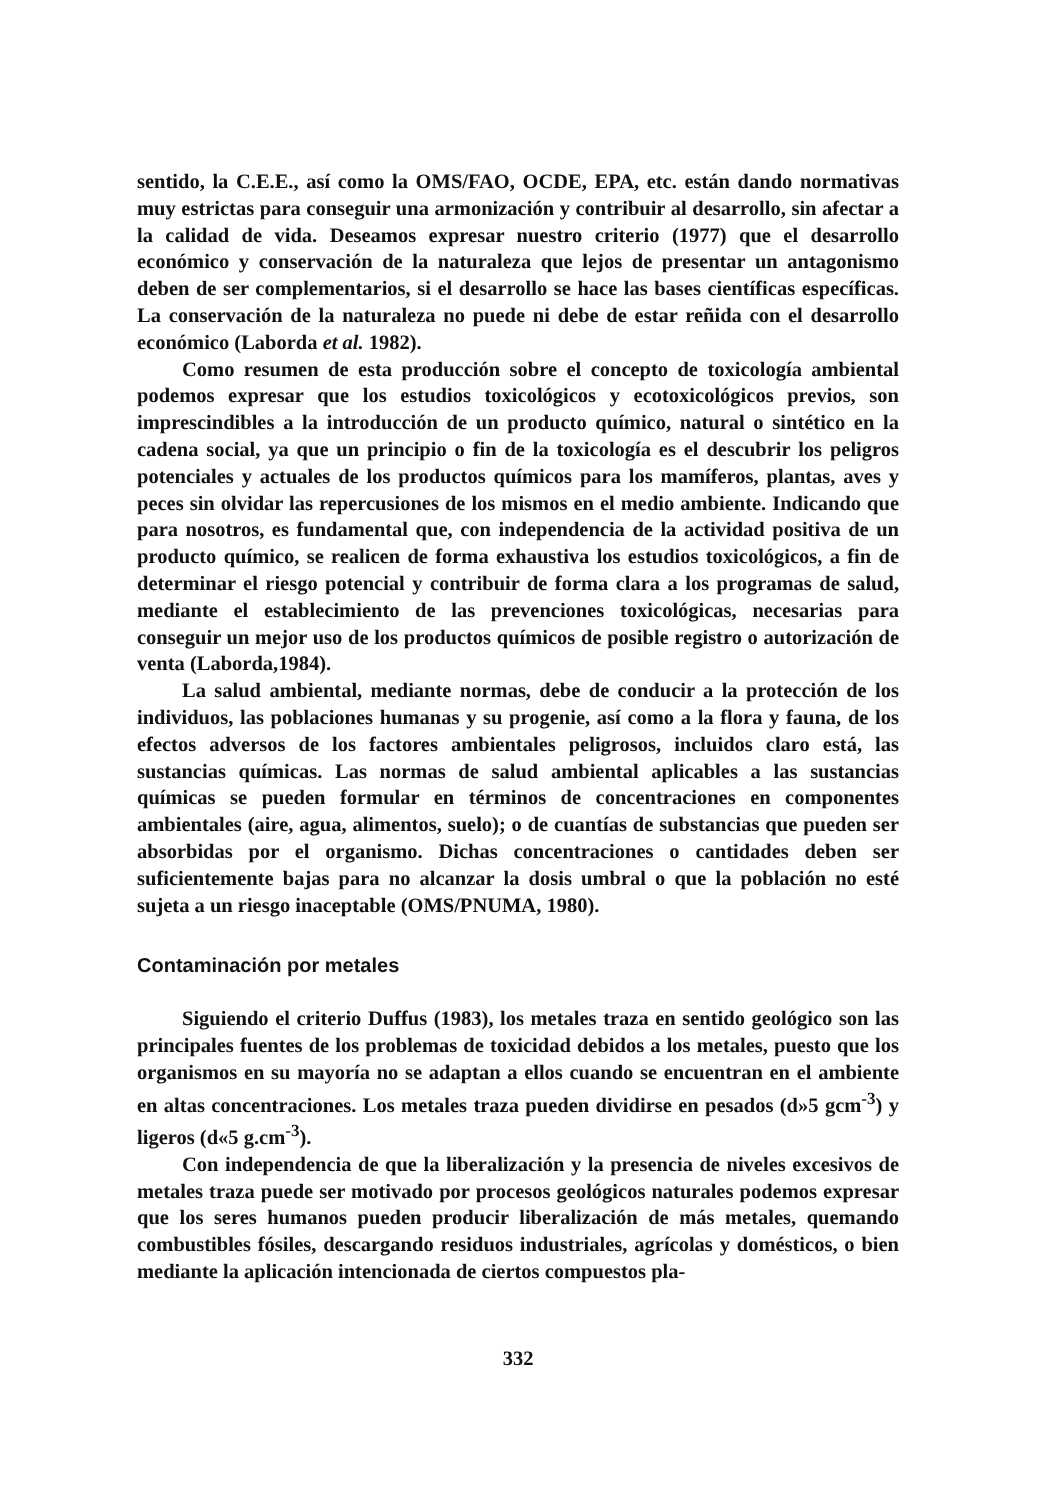sentido, la C.E.E., así como la OMS/FAO, OCDE, EPA, etc. están dando normativas muy estrictas para conseguir una armonización y contribuir al desarrollo, sin afectar a la calidad de vida. Deseamos expresar nuestro criterio (1977) que el desarrollo económico y conservación de la naturaleza que lejos de presentar un antagonismo deben de ser complementarios, si el desarrollo se hace las bases científicas específicas. La conservación de la naturaleza no puede ni debe de estar reñida con el desarrollo económico (Laborda et al. 1982).
Como resumen de esta producción sobre el concepto de toxicología ambiental podemos expresar que los estudios toxicológicos y ecotoxicológicos previos, son imprescindibles a la introducción de un producto químico, natural o sintético en la cadena social, ya que un principio o fin de la toxicología es el descubrir los peligros potenciales y actuales de los productos químicos para los mamíferos, plantas, aves y peces sin olvidar las repercusiones de los mismos en el medio ambiente. Indicando que para nosotros, es fundamental que, con independencia de la actividad positiva de un producto químico, se realicen de forma exhaustiva los estudios toxicológicos, a fin de determinar el riesgo potencial y contribuir de forma clara a los programas de salud, mediante el establecimiento de las prevenciones toxicológicas, necesarias para conseguir un mejor uso de los productos químicos de posible registro o autorización de venta (Laborda,1984).
La salud ambiental, mediante normas, debe de conducir a la protección de los individuos, las poblaciones humanas y su progenie, así como a la flora y fauna, de los efectos adversos de los factores ambientales peligrosos, incluidos claro está, las sustancias químicas. Las normas de salud ambiental aplicables a las sustancias químicas se pueden formular en términos de concentraciones en componentes ambientales (aire, agua, alimentos, suelo); o de cuantías de substancias que pueden ser absorbidas por el organismo. Dichas concentraciones o cantidades deben ser suficientemente bajas para no alcanzar la dosis umbral o que la población no esté sujeta a un riesgo inaceptable (OMS/PNUMA, 1980).
Contaminación por metales
Siguiendo el criterio Duffus (1983), los metales traza en sentido geológico son las principales fuentes de los problemas de toxicidad debidos a los metales, puesto que los organismos en su mayoría no se adaptan a ellos cuando se encuentran en el ambiente en altas concentraciones. Los metales traza pueden dividirse en pesados (d»5 gcm<sup>-3</sup>) y ligeros (d«5 g.cm<sup>-3</sup>).
Con independencia de que la liberalización y la presencia de niveles excesivos de metales traza puede ser motivado por procesos geológicos naturales podemos expresar que los seres humanos pueden producir liberalización de más metales, quemando combustibles fósiles, descargando residuos industriales, agrícolas y domésticos, o bien mediante la aplicación intencionada de ciertos compuestos pla-
332